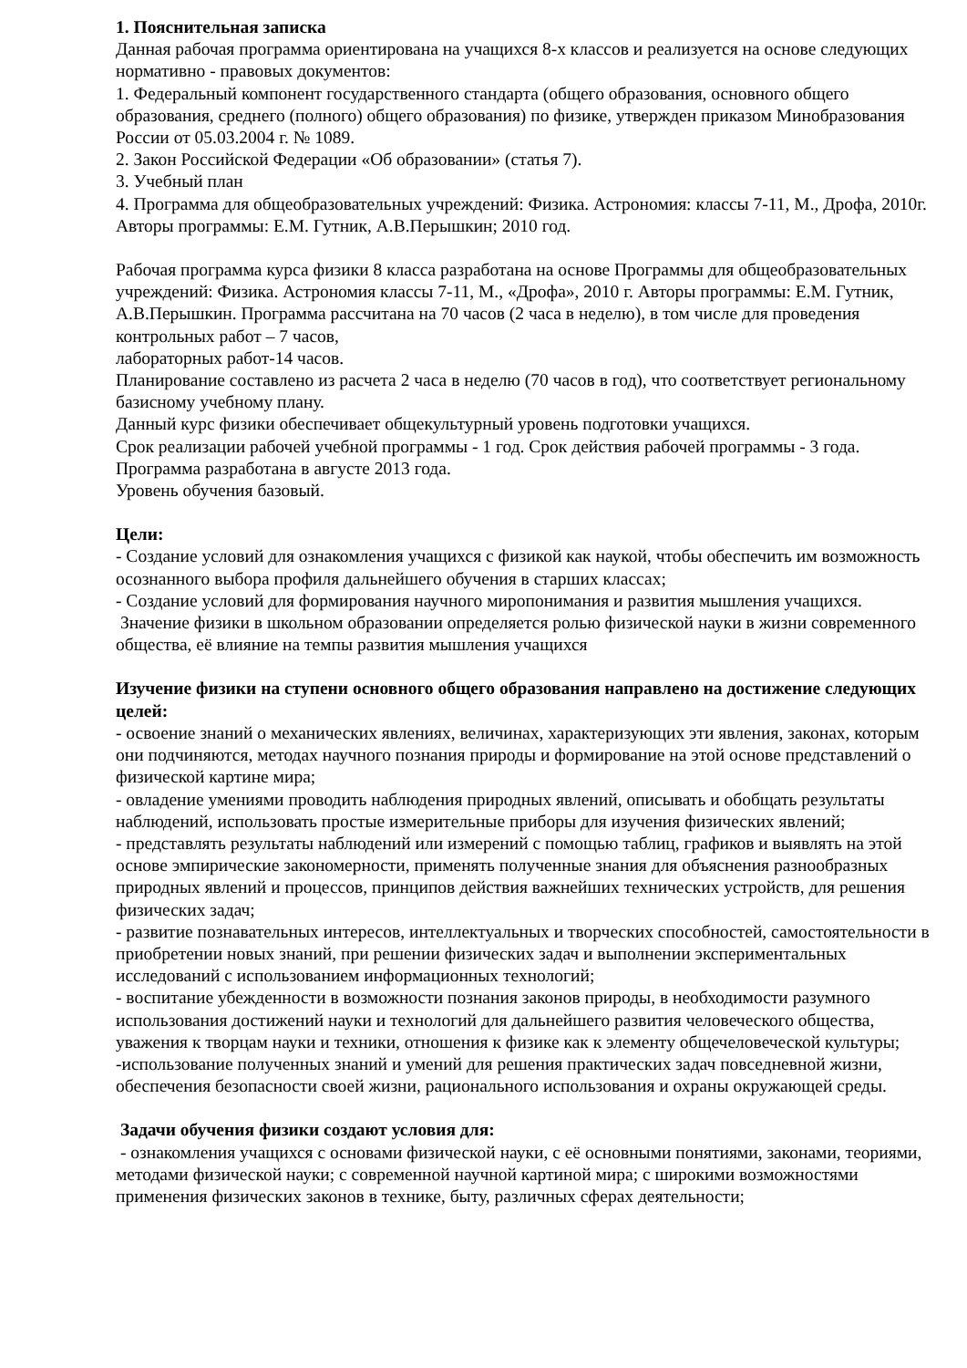1. Пояснительная записка
Данная рабочая программа ориентирована на учащихся 8-х классов и реализуется на основе следующих нормативно - правовых документов:
1. Федеральный компонент государственного стандарта (общего образования, основного общего образования, среднего (полного) общего образования) по физике, утвержден приказом Минобразования России от 05.03.2004 г. № 1089.
2. Закон Российской Федерации «Об образовании» (статья 7).
3. Учебный план
4. Программа для общеобразовательных учреждений: Физика. Астрономия: классы 7-11, М., Дрофа, 2010г. Авторы программы: Е.М. Гутник, А.В.Перышкин; 2010 год.
Рабочая программа курса физики 8 класса разработана на основе Программы для общеобразовательных учреждений: Физика. Астрономия классы 7-11, М., «Дрофа», 2010 г. Авторы программы: Е.М. Гутник, А.В.Перышкин. Программа рассчитана на 70 часов (2 часа в неделю), в том числе для проведения контрольных работ – 7 часов,
лабораторных работ-14 часов.
Планирование составлено из расчета 2 часа в неделю (70 часов в год), что соответствует региональному базисному учебному плану.
Данный курс физики обеспечивает общекультурный уровень подготовки учащихся.
Срок реализации рабочей учебной программы - 1 год. Срок действия рабочей программы - 3 года.
Программа разработана в августе 2013 года.
Уровень обучения базовый.
Цели:
- Создание условий для ознакомления учащихся с физикой как наукой, чтобы обеспечить им возможность осознанного выбора профиля дальнейшего обучения в старших классах;
- Создание условий для формирования научного миропонимания и развития мышления учащихся.
Значение физики в школьном образовании определяется ролью физической науки в жизни современного общества, её влияние на темпы развития мышления учащихся
Изучение физики на ступени основного общего образования направлено на достижение следующих целей:
- освоение знаний о механических явлениях, величинах, характеризующих эти явления, законах, которым они подчиняются, методах научного познания природы и формирование на этой основе представлений о физической картине мира;
- овладение умениями проводить наблюдения природных явлений, описывать и обобщать результаты наблюдений, использовать простые измерительные приборы для изучения физических явлений;
- представлять результаты наблюдений или измерений с помощью таблиц, графиков и выявлять на этой основе эмпирические закономерности, применять полученные знания для объяснения разнообразных природных явлений и процессов, принципов действия важнейших технических устройств, для решения физических задач;
- развитие познавательных интересов, интеллектуальных и творческих способностей, самостоятельности в приобретении новых знаний, при решении физических задач и выполнении экспериментальных исследований с использованием информационных технологий;
- воспитание убежденности в возможности познания законов природы, в необходимости разумного использования достижений науки и технологий для дальнейшего развития человеческого общества, уважения к творцам науки и техники, отношения к физике как к элементу общечеловеческой культуры;
-использование полученных знаний и умений для решения практических задач повседневной жизни, обеспечения безопасности своей жизни, рационального использования и охраны окружающей среды.
Задачи обучения физики создают условия для:
- ознакомления учащихся с основами физической науки, с её основными понятиями, законами, теориями, методами физической науки; с современной научной картиной мира; с широкими возможностями применения физических законов в технике, быту, различных сферах деятельности;